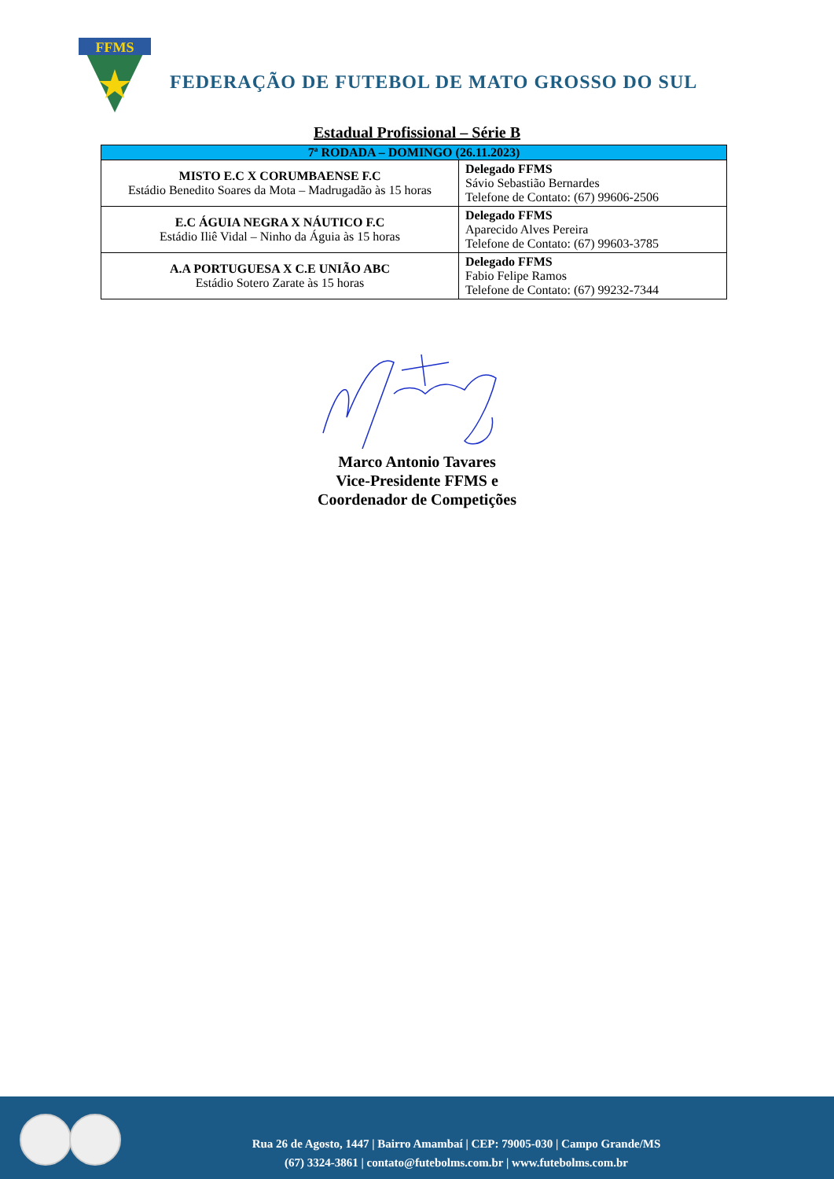FFMS
FEDERAÇÃO DE FUTEBOL DE MATO GROSSO DO SUL
Estadual Profissional – Série B
| 7ª RODADA – DOMINGO (26.11.2023) | |
| --- | --- |
| MISTO E.C X CORUMBAENSE F.C Estádio Benedito Soares da Mota – Madrugadão às 15 horas | Delegado FFMS Sávio Sebastião Bernardes Telefone de Contato: (67) 99606-2506 |
| E.C ÁGUIA NEGRA X NÁUTICO F.C Estádio Iliê Vidal – Ninho da Águia às 15 horas | Delegado FFMS Aparecido Alves Pereira Telefone de Contato: (67) 99603-3785 |
| A.A PORTUGUESA X C.E UNIÃO ABC Estádio Sotero Zarate às 15 horas | Delegado FFMS Fabio Felipe Ramos Telefone de Contato: (67) 99232-7344 |
Marco Antonio Tavares
Vice-Presidente FFMS e
Coordenador de Competições
Rua 26 de Agosto, 1447 | Bairro Amambaí | CEP: 79005-030 | Campo Grande/MS
(67) 3324-3861 | contato@futebolms.com.br | www.futebolms.com.br